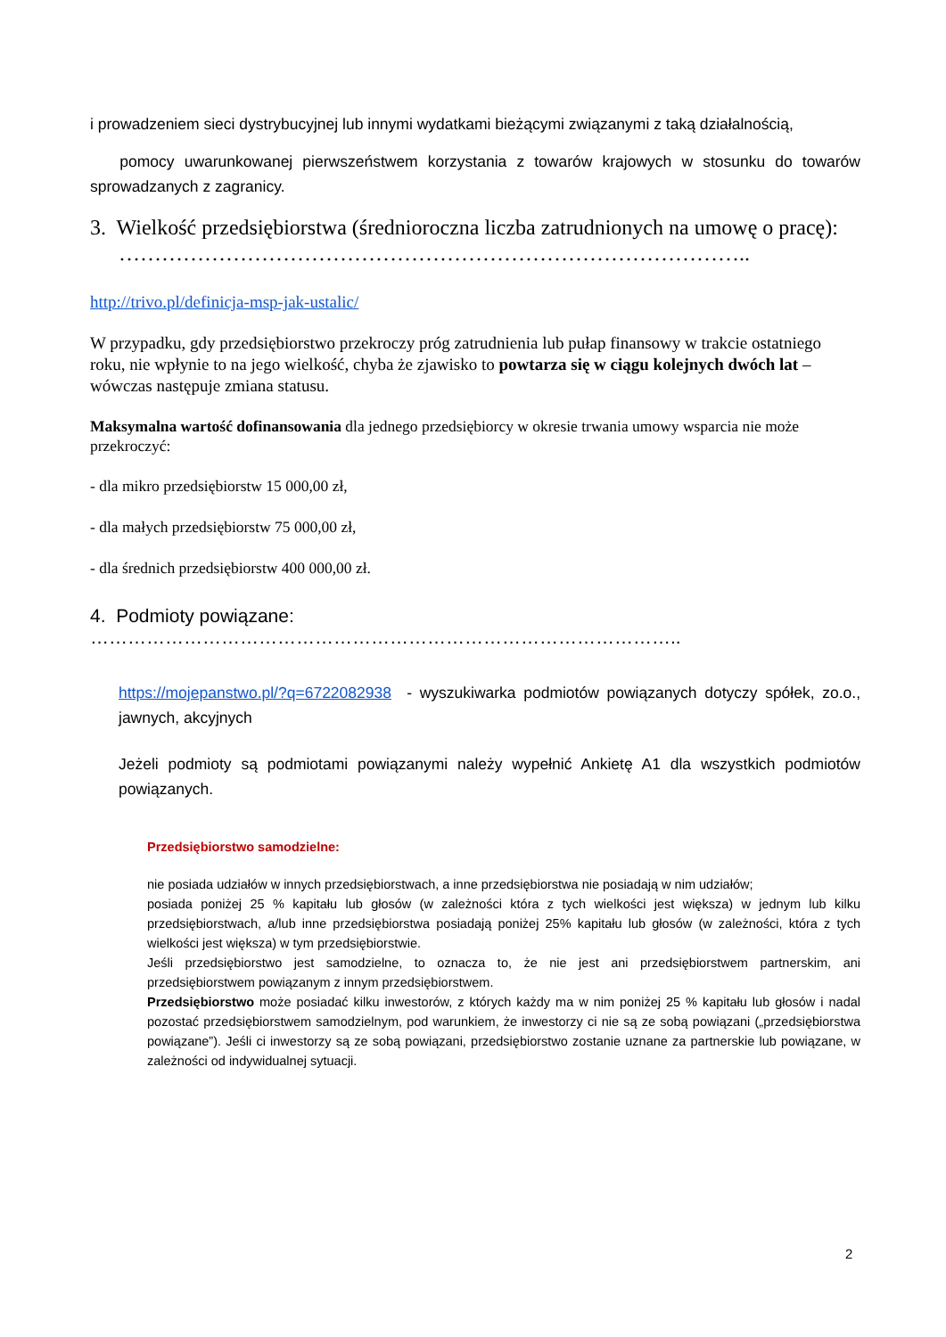i prowadzeniem sieci dystrybucyjnej lub innymi wydatkami bieżącymi związanymi z taką działalnością,
pomocy uwarunkowanej pierwszeństwem korzystania z towarów krajowych w stosunku do towarów sprowadzanych z zagranicy.
3. Wielkość przedsiębiorstwa (średnioroczna liczba zatrudnionych na umowę o pracę): ……………………………………………………………………………..
http://trivo.pl/definicja-msp-jak-ustalic/
W przypadku, gdy przedsiębiorstwo przekroczy próg zatrudnienia lub pułap finansowy w trakcie ostatniego roku, nie wpłynie to na jego wielkość, chyba że zjawisko to powtarza się w ciągu kolejnych dwóch lat – wówczas następuje zmiana statusu.
Maksymalna wartość dofinansowania dla jednego przedsiębiorcy w okresie trwania umowy wsparcia nie może przekroczyć:
- dla mikro przedsiębiorstw 15 000,00 zł,
- dla małych przedsiębiorstw 75 000,00 zł,
- dla średnich przedsiębiorstw 400 000,00 zł.
4. Podmioty powiązane: …………………………………………………………………………………..
https://mojepanstwo.pl/?q=6722082938 - wyszukiwarka podmiotów powiązanych dotyczy spółek, zo.o., jawnych, akcyjnych
Jeżeli podmioty są podmiotami powiązanymi należy wypełnić Ankietę A1 dla wszystkich podmiotów powiązanych.
Przedsiębiorstwo samodzielne:
nie posiada udziałów w innych przedsiębiorstwach, a inne przedsiębiorstwa nie posiadają w nim udziałów;
posiada poniżej 25 % kapitału lub głosów (w zależności która z tych wielkości jest większa) w jednym lub kilku przedsiębiorstwach, a/lub inne przedsiębiorstwa posiadają poniżej 25% kapitału lub głosów (w zależności, która z tych wielkości jest większa) w tym przedsiębiorstwie.
Jeśli przedsiębiorstwo jest samodzielne, to oznacza to, że nie jest ani przedsiębiorstwem partnerskim, ani przedsiębiorstwem powiązanym z innym przedsiębiorstwem.
Przedsiębiorstwo może posiadać kilku inwestorów, z których każdy ma w nim poniżej 25 % kapitału lub głosów i nadal pozostać przedsiębiorstwem samodzielnym, pod warunkiem, że inwestorzy ci nie są ze sobą powiązani („przedsiębiorstwa powiązane”). Jeśli ci inwestorzy są ze sobą powiązani, przedsiębiorstwo zostanie uznane za partnerskie lub powiązane, w zależności od indywidualnej sytuacji.
2